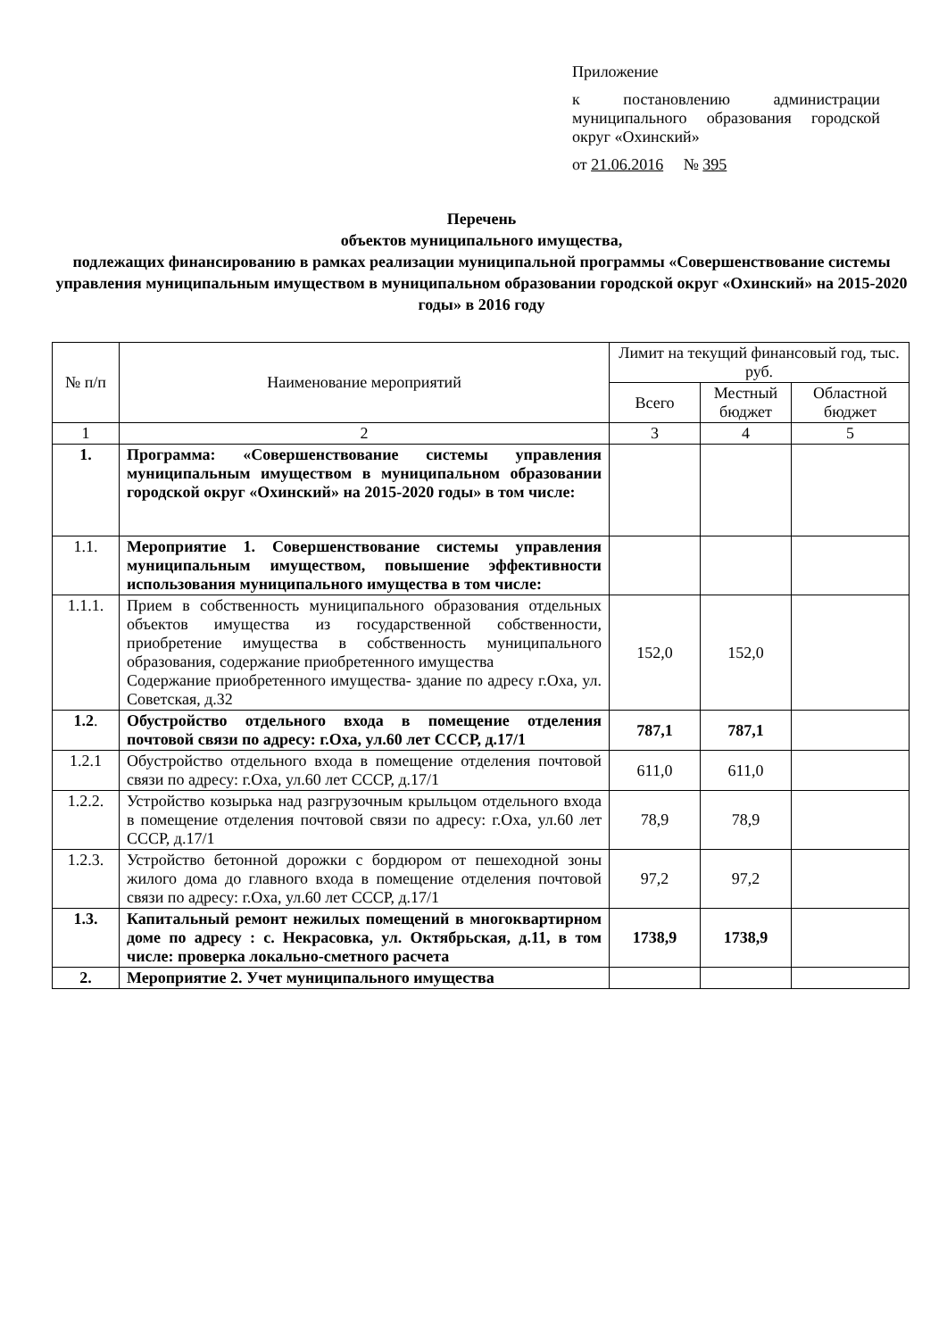Приложение
к постановлению администрации муниципального образования городской округ «Охинский»
от 21.06.2016 № 395
Перечень
объектов муниципального имущества,
подлежащих финансированию в рамках реализации муниципальной программы «Совершенствование системы управления муниципальным имуществом в муниципальном образовании городской округ «Охинский» на 2015-2020 годы» в 2016 году
| № п/п | Наименование мероприятий | Лимит на текущий финансовый год, тыс. руб. | | |
| --- | --- | --- | --- | --- |
| | | Всего | Местный бюджет | Областной бюджет |
| 1 | 2 | 3 | 4 | 5 |
| 1. | Программа: «Совершенствование системы управления муниципальным имуществом в муниципальном образовании городской округ «Охинский» на 2015-2020 годы» в том числе: | | | |
| 1.1. | Мероприятие 1. Совершенствование системы управления муниципальным имуществом, повышение эффективности использования муниципального имущества в том числе: | | | |
| 1.1.1. | Прием в собственность муниципального образования отдельных объектов имущества из государственной собственности, приобретение имущества в собственность муниципального образования, содержание приобретенного имущества Содержание приобретенного имущества- здание по адресу г.Оха, ул. Советская, д.32 | 152,0 | 152,0 | |
| 1.2 . | Обустройство отдельного входа в помещение отделения почтовой связи по адресу: г.Оха, ул.60 лет СССР, д.17/1 | 787,1 | 787,1 | |
| 1.2.1 | Обустройство отдельного входа в помещение отделения почтовой связи по адресу: г.Оха, ул.60 лет СССР, д.17/1 | 611,0 | 611,0 | |
| 1.2.2. | Устройство козырька над разгрузочным крыльцом отдельного входа в помещение отделения почтовой связи по адресу: г.Оха, ул.60 лет СССР, д.17/1 | 78,9 | 78,9 | |
| 1.2.3. | Устройство бетонной дорожки с бордюром от пешеходной зоны жилого дома до главного входа в помещение отделения почтовой связи по адресу: г.Оха, ул.60 лет СССР, д.17/1 | 97,2 | 97,2 | |
| 1.3. | Капитальный ремонт нежилых помещений в многоквартирном доме по адресу : с. Некрасовка, ул. Октябрьская, д.11, в том числе: проверка локально-сметного расчета | 1738,9 | 1738,9 | |
| 2. | Мероприятие 2. Учет муниципального имущества | | | |